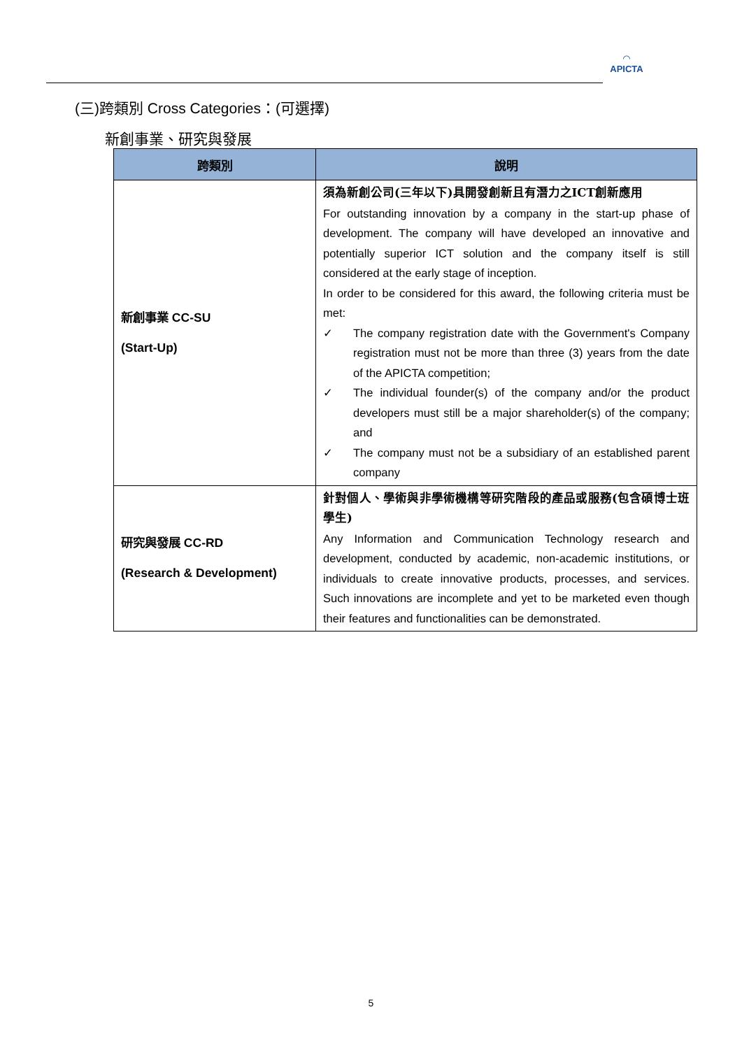◠
APICTA
(三)跨類別 Cross Categories：(可選擇)
新創事業、研究與發展
| 跨類別 | 說明 |
| --- | --- |
| 新創事業 CC-SU (Start-Up) | 須為新創公司(三年以下)具開發創新且有潛力之ICT創新應用 For outstanding innovation by a company in the start-up phase of development. The company will have developed an innovative and potentially superior ICT solution and the company itself is still considered at the early stage of inception. In order to be considered for this award, the following criteria must be met: ✓ The company registration date with the Government's Company registration must not be more than three (3) years from the date of the APICTA competition; ✓ The individual founder(s) of the company and/or the product developers must still be a major shareholder(s) of the company; and ✓ The company must not be a subsidiary of an established parent company |
| 研究與發展 CC-RD (Research & Development) | 針對個人、學術與非學術機構等研究階段的產品或服務(包含碩博士班學生) Any Information and Communication Technology research and development, conducted by academic, non-academic institutions, or individuals to create innovative products, processes, and services. Such innovations are incomplete and yet to be marketed even though their features and functionalities can be demonstrated. |
5